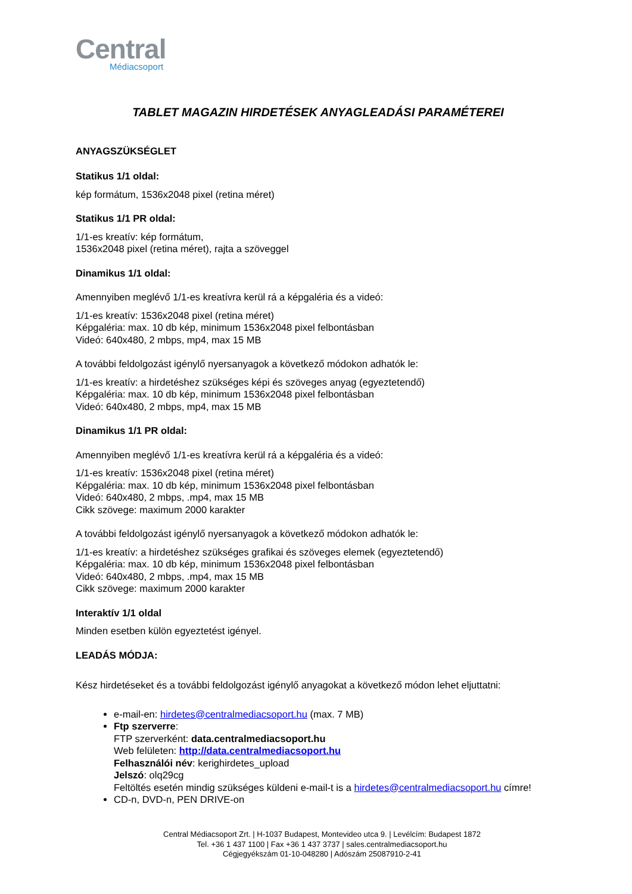Central
Médiacsoport
TABLET MAGAZIN HIRDETÉSEK ANYAGLEADÁSI PARAMÉTEREI
ANYAGSZÜKSÉGLET
Statikus 1/1 oldal:
kép formátum, 1536x2048 pixel (retina méret)
Statikus 1/1 PR oldal:
1/1-es kreatív: kép formátum,
1536x2048 pixel (retina méret), rajta a szöveggel
Dinamikus 1/1 oldal:
Amennyiben meglévő 1/1-es kreatívra kerül rá a képgaléria és a videó:
1/1-es kreatív: 1536x2048 pixel (retina méret)
Képgaléria: max. 10 db kép, minimum 1536x2048 pixel felbontásban
Videó: 640x480, 2 mbps, mp4, max 15 MB
A további feldolgozást igénylő nyersanyagok a következő módokon adhatók le:
1/1-es kreatív: a hirdetéshez szükséges képi és szöveges anyag (egyeztetendő)
Képgaléria: max. 10 db kép, minimum 1536x2048 pixel felbontásban
Videó: 640x480, 2 mbps, mp4, max 15 MB
Dinamikus 1/1 PR oldal:
Amennyiben meglévő 1/1-es kreatívra kerül rá a képgaléria és a videó:
1/1-es kreatív: 1536x2048 pixel (retina méret)
Képgaléria: max. 10 db kép, minimum 1536x2048 pixel felbontásban
Videó: 640x480, 2 mbps, .mp4, max 15 MB
Cikk szövege: maximum 2000 karakter
A további feldolgozást igénylő nyersanyagok a következő módokon adhatók le:
1/1-es kreatív: a hirdetéshez szükséges grafikai és szöveges elemek (egyeztetendő)
Képgaléria: max. 10 db kép, minimum 1536x2048 pixel felbontásban
Videó: 640x480, 2 mbps, .mp4, max 15 MB
Cikk szövege: maximum 2000 karakter
Interaktív 1/1 oldal
Minden esetben külön egyeztetést igényel.
LEADÁS MÓDJA:
Kész hirdetéseket és a további feldolgozást igénylő anyagokat a következő módon lehet eljuttatni:
e-mail-en: hirdetes@centralmediacsoport.hu (max. 7 MB)
Ftp szerverre:
FTP szerverként: data.centralmediacsoport.hu
Web felületen: http://data.centralmediacsoport.hu
Felhasználói név: kerighirdetes_upload
Jelszó: olq29cg
Feltöltés esetén mindig szükséges küldeni e-mail-t is a hirdetes@centralmediacsoport.hu címre!
CD-n, DVD-n, PEN DRIVE-on
Central Médiacsoport Zrt. | H-1037 Budapest, Montevideo utca 9. | Levélcím: Budapest 1872
Tel. +36 1 437 1100 | Fax +36 1 437 3737 | sales.centralmediacsoport.hu
Cégjegyékszám 01-10-048280 | Adószám 25087910-2-41